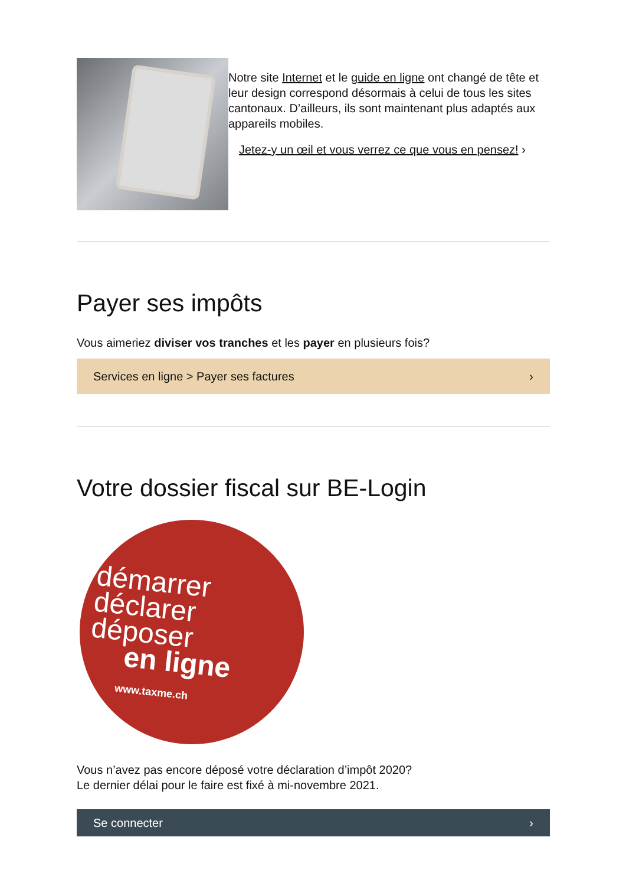Notre site Internet et le guide en ligne ont changé de tête et leur design correspond désormais à celui de tous les sites cantonaux. D’ailleurs, ils sont maintenant plus adaptés aux appareils mobiles.
Jetez-y un œil et vous verrez ce que vous en pensez! ›
Payer ses impôts
Vous aimeriez diviser vos tranches et les payer en plusieurs fois?
Services en ligne > Payer ses factures ›
Votre dossier fiscal sur BE-Login
démarrer
déclarer
déposer
en ligne
www.taxme.ch
Vous n’avez pas encore déposé votre déclaration d’impôt 2020?
Le dernier délai pour le faire est fixé à mi-novembre 2021.
Se connecter ›